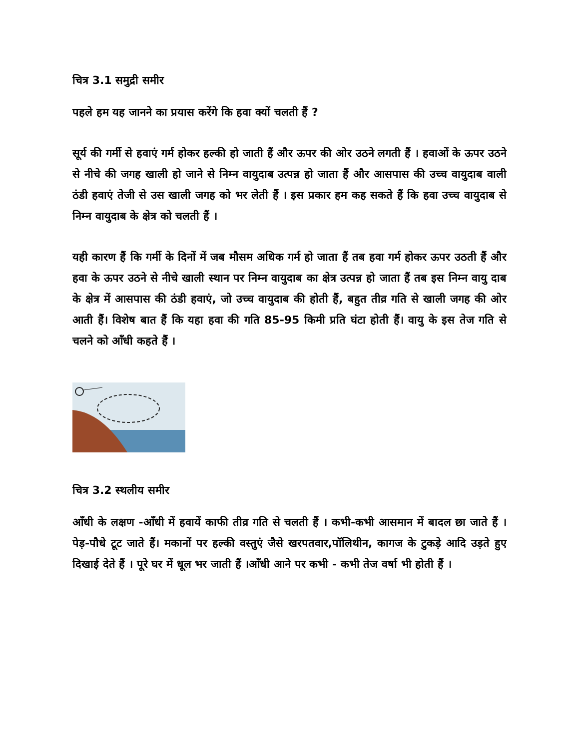चित्र 3.1 समुद्री समीर
पहले हम यह जानने का प्रयास करेंगे कि हवा क्यों चलती हैं ?
सूर्य की गर्मी से हवाएं गर्म होकर हल्की हो जाती हैं और ऊपर की ओर उठने लगती हैं । हवाओं के ऊपर उठने से नीचे की जगह खाली हो जाने से निम्न वायुदाब उत्पन्न हो जाता हैं और आसपास की उच्च वायुदाब वाली ठंडी हवाएं तेजी से उस खाली जगह को भर लेती हैं । इस प्रकार हम कह सकते हैं कि हवा उच्च वायुदाब से निम्न वायुदाब के क्षेत्र को चलती हैं ।
यही कारण हैं कि गर्मी के दिनों में जब मौसम अधिक गर्म हो जाता हैं तब हवा गर्म होकर ऊपर उठती हैं और हवा के ऊपर उठने से नीचे खाली स्थान पर निम्न वायुदाब का क्षेत्र उत्पन्न हो जाता हैं तब इस निम्न वायु दाब के क्षेत्र में आसपास की ठंडी हवाएं, जो उच्च वायुदाब की होती हैं, बहुत तीव्र गति से खाली जगह की ओर आती हैं। विशेष बात हैं कि यहा हवा की गति 85-95 किमी प्रति घंटा होती हैं। वायु के इस तेज गति से चलने को आँधी कहते हैं ।
चित्र 3.2 स्थलीय समीर
आँधी के लक्षण -आँधी में हवायें काफी तीव्र गति से चलती हैं । कभी-कभी आसमान में बादल छा जाते हैं । पेड़-पौधे टूट जाते हैं। मकानों पर हल्की वस्तुएं जैसे खरपतवार,पॉलिथीन, कागज के टुकड़े आदि उड़ते हुए दिखाई देते हैं । पूरे घर में धूल भर जाती हैं ।आँधी आने पर कभी - कभी तेज वर्षा भी होती हैं ।